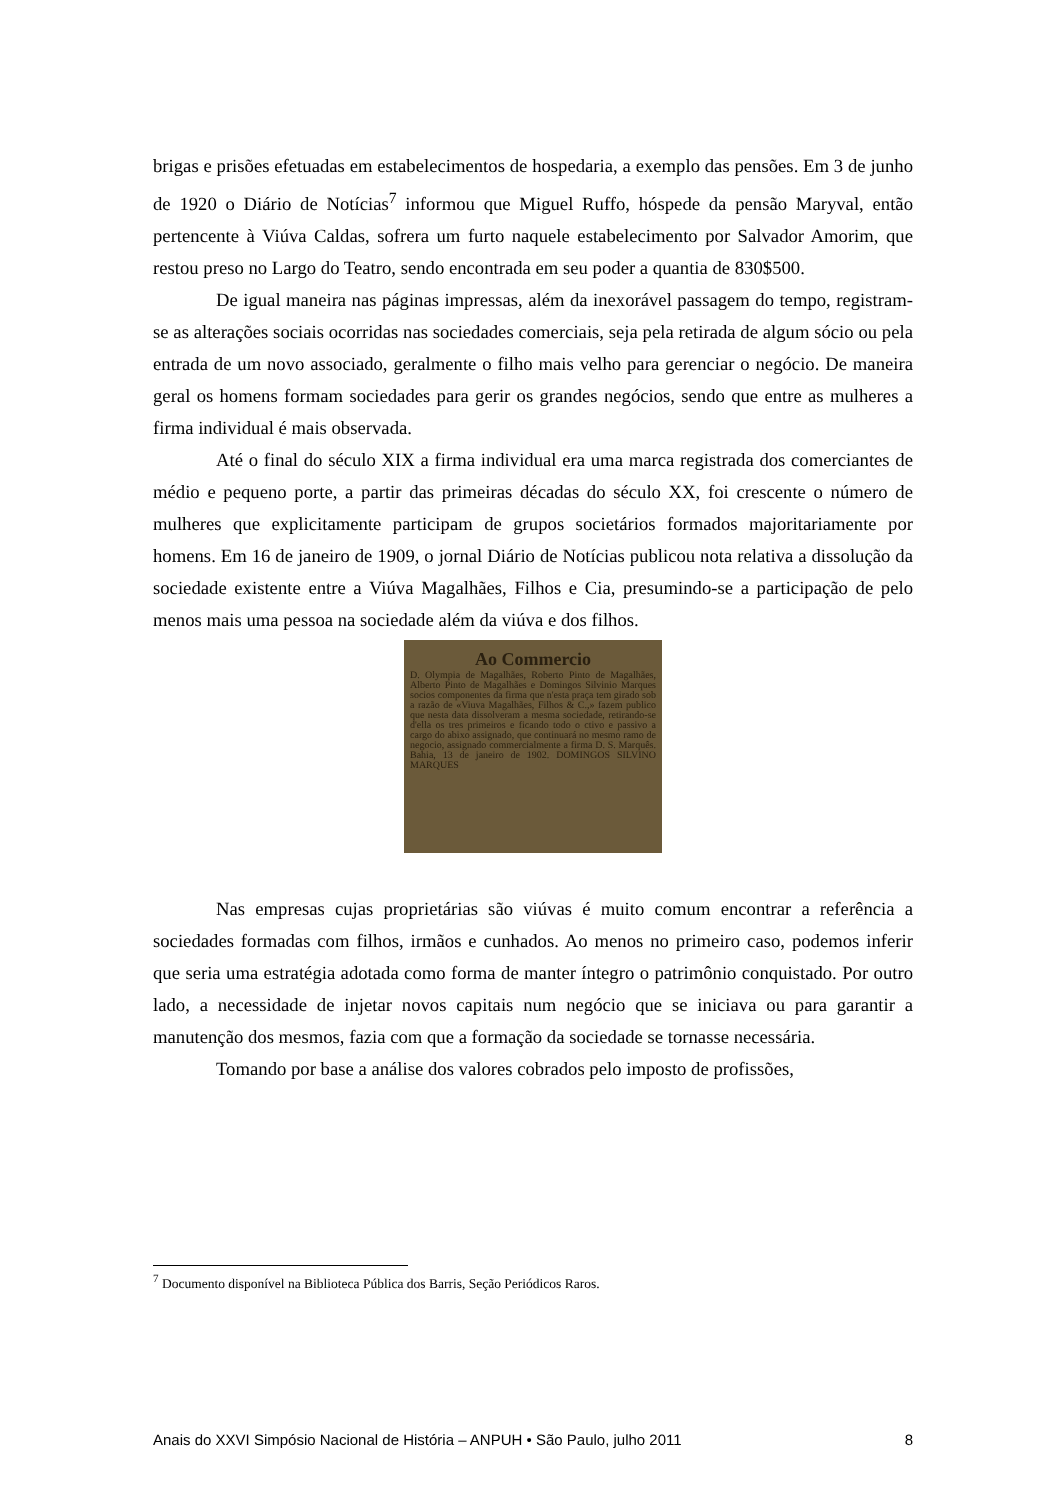brigas e prisões efetuadas em estabelecimentos de hospedaria, a exemplo das pensões. Em 3 de junho de 1920 o Diário de Notícias<sup>7</sup> informou que Miguel Ruffo, hóspede da pensão Maryval, então pertencente à Viúva Caldas, sofrera um furto naquele estabelecimento por Salvador Amorim, que restou preso no Largo do Teatro, sendo encontrada em seu poder a quantia de 830$500.
De igual maneira nas páginas impressas, além da inexorável passagem do tempo, registram-se as alterações sociais ocorridas nas sociedades comerciais, seja pela retirada de algum sócio ou pela entrada de um novo associado, geralmente o filho mais velho para gerenciar o negócio. De maneira geral os homens formam sociedades para gerir os grandes negócios, sendo que entre as mulheres a firma individual é mais observada.
Até o final do século XIX a firma individual era uma marca registrada dos comerciantes de médio e pequeno porte, a partir das primeiras décadas do século XX, foi crescente o número de mulheres que explicitamente participam de grupos societários formados majoritariamente por homens. Em 16 de janeiro de 1909, o jornal Diário de Notícias publicou nota relativa a dissolução da sociedade existente entre a Viúva Magalhães, Filhos e Cia, presumindo-se a participação de pelo menos mais uma pessoa na sociedade além da viúva e dos filhos.
Ao Commercio
D. Olympia de Magalhães, Roberto Pinto de Magalhães, Alberto Pinto de Magalhães e Domingos Silvinio Marques socios componentes da firma que n'esta praça tem girado sob a razão de «Viuva Magalhães, Filhos & C.,» fazem publico que nesta data dissolveram a mesma sociedade, retirando-se d'ella os tres primeiros e ficando todo o ctivo e passivo a cargo do abixo assignado, que continuará no mesmo ramo de negocio, assignado commercialmente a firma D. S. Marquês. Bahia, 13 de janeiro de 1902. DOMINGOS SILVINO MARQUES
Nas empresas cujas proprietárias são viúvas é muito comum encontrar a referência a sociedades formadas com filhos, irmãos e cunhados. Ao menos no primeiro caso, podemos inferir que seria uma estratégia adotada como forma de manter íntegro o patrimônio conquistado. Por outro lado, a necessidade de injetar novos capitais num negócio que se iniciava ou para garantir a manutenção dos mesmos, fazia com que a formação da sociedade se tornasse necessária.
Tomando por base a análise dos valores cobrados pelo imposto de profissões,
<sup>7</sup> Documento disponível na Biblioteca Pública dos Barris, Seção Periódicos Raros.
Anais do XXVI Simpósio Nacional de História – ANPUH • São Paulo, julho 2011 8